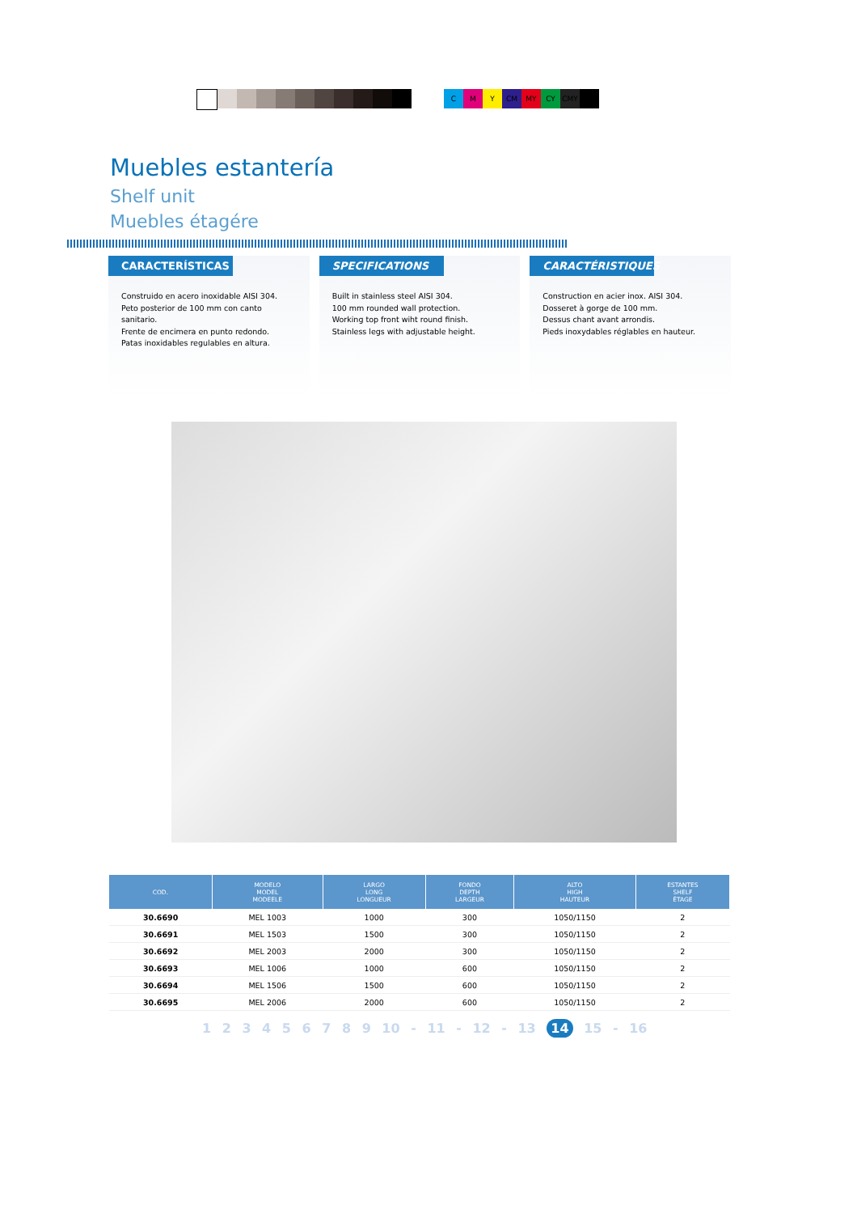C M Y CM MY CY CMY
Muebles estantería
Shelf unit
Muebles étagére
CARACTERÍSTICAS
Construido en acero inoxidable AISI 304.
Peto posterior de 100 mm con canto sanitario.
Frente de encimera en punto redondo.
Patas inoxidables regulables en altura.
SPECIFICATIONS
Built in stainless steel AISI 304.
100 mm rounded wall protection.
Working top front wiht round finish.
Stainless legs with adjustable height.
CARACTÉRISTIQUES
Construction en acier inox. AISI 304.
Dosseret à gorge de 100 mm.
Dessus chant avant arrondis.
Pieds inoxydables réglables en hauteur.
| COD. | MODELO MODEL MODEELE | LARGO LONG LONGUEUR | FONDO DEPTH LARGEUR | ALTO HIGH HAUTEUR | ESTANTES SHELF ÉTAGE |
| --- | --- | --- | --- | --- | --- |
| 30.6690 | MEL 1003 | 1000 | 300 | 1050/1150 | 2 |
| 30.6691 | MEL 1503 | 1500 | 300 | 1050/1150 | 2 |
| 30.6692 | MEL 2003 | 2000 | 300 | 1050/1150 | 2 |
| 30.6693 | MEL 1006 | 1000 | 600 | 1050/1150 | 2 |
| 30.6694 | MEL 1506 | 1500 | 600 | 1050/1150 | 2 |
| 30.6695 | MEL 2006 | 2000 | 600 | 1050/1150 | 2 |
1 2 3 4 5 6 7 8 9 10 - 11 - 12 - 13 14 15 - 16